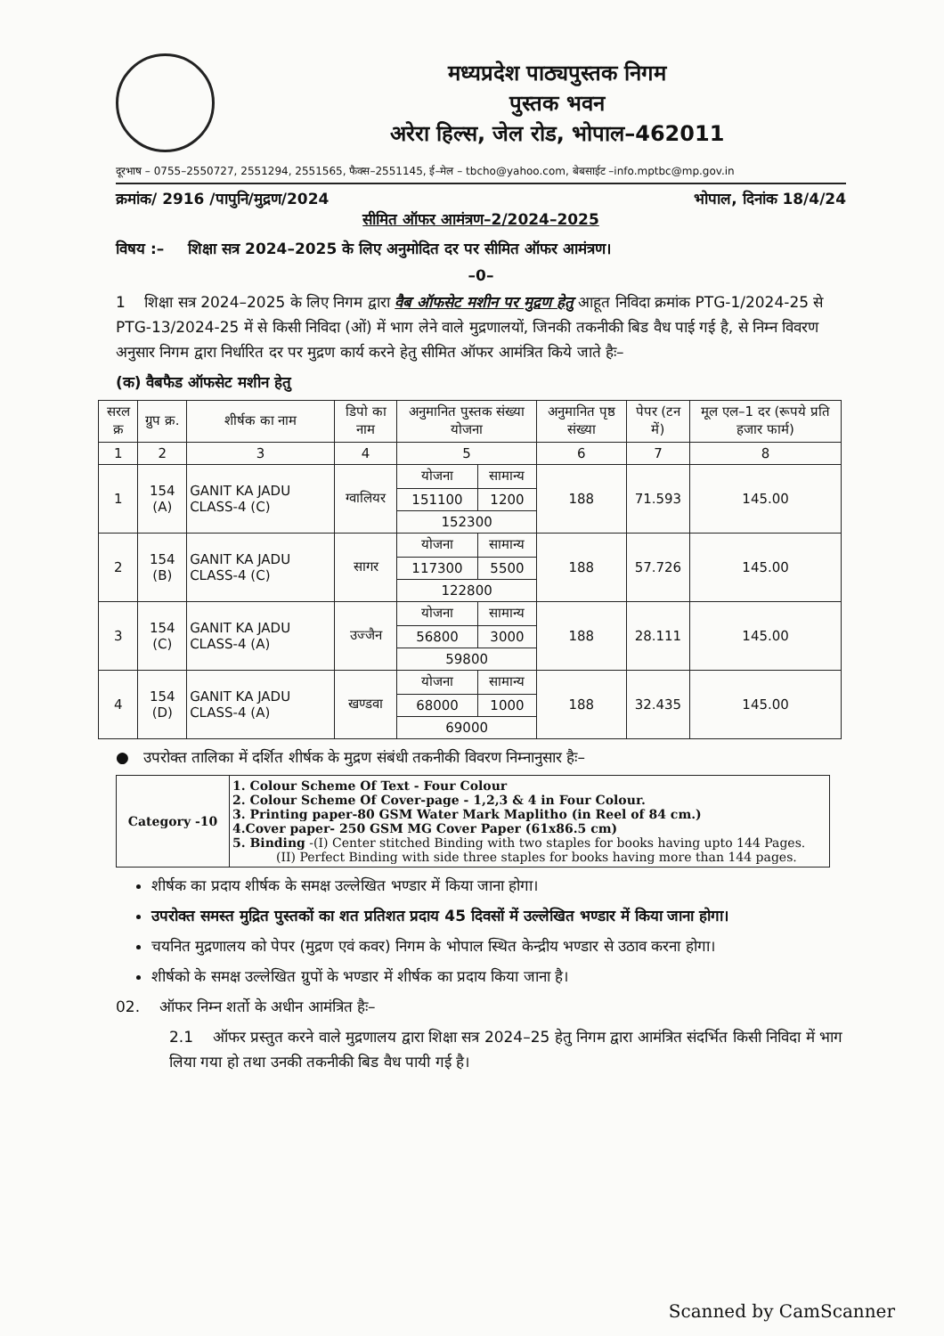मध्यप्रदेश पाठ्यपुस्तक निगम
पुस्तक भवन
अरेरा हिल्स, जेल रोड, भोपाल–462011
दूरभाष – 0755–2550727, 2551294, 2551565, फैक्स–2551145, ई–मेल – tbcho@yahoo.com, बेबसाईट –info.mptbc@mp.gov.in
क्रमांक/ 2916 /पापुनि/मुद्रण/2024 भोपाल, दिनांक 18/4/24
सीमित ऑफर आमंत्रण–2/2024–2025
विषय :– शिक्षा सत्र 2024–2025 के लिए अनुमोदित दर पर सीमित ऑफर आमंत्रण।
–0–
1 शिक्षा सत्र 2024–2025 के लिए निगम द्वारा वैब ऑफसेट मशीन पर मुद्रण हेतु आहूत निविदा क्रमांक PTG-1/2024-25 से PTG-13/2024-25 में से किसी निविदा (ओं) में भाग लेने वाले मुद्रणालयों, जिनकी तकनीकी बिड वैध पाई गई है, से निम्न विवरण अनुसार निगम द्वारा निर्धारित दर पर मुद्रण कार्य करने हेतु सीमित ऑफर आमंत्रित किये जाते हैः–
(क) वैबफैड ऑफसेट मशीन हेतु
| सरल क्र | ग्रुप क्र. | शीर्षक का नाम | डिपो का नाम | अनुमानित पुस्तक संख्या योजना | | अनुमानित पृष्ठ संख्या | पेपर (टन में) | मूल एल–1 दर (रूपये प्रति हजार फार्म) |
| --- | --- | --- | --- | --- | --- | --- | --- | --- |
| 1 | 2 | 3 | 4 | 5 | | 6 | 7 | 8 |
| 1 | 154 (A) | GANIT KA JADU CLASS-4 (C) | ग्वालियर | योजना | सामान्य | 188 | 71.593 | 145.00 |
| | | | | 151100 | 1200 | | | |
| | | | | 152300 | | | | |
| 2 | 154 (B) | GANIT KA JADU CLASS-4 (C) | सागर | योजना | सामान्य | 188 | 57.726 | 145.00 |
| | | | | 117300 | 5500 | | | |
| | | | | 122800 | | | | |
| 3 | 154 (C) | GANIT KA JADU CLASS-4 (A) | उज्जैन | योजना | सामान्य | 188 | 28.111 | 145.00 |
| | | | | 56800 | 3000 | | | |
| | | | | 59800 | | | | |
| 4 | 154 (D) | GANIT KA JADU CLASS-4 (A) | खण्डवा | योजना | सामान्य | 188 | 32.435 | 145.00 |
| | | | | 68000 | 1000 | | | |
| | | | | 69000 | | | | |
● उपरोक्त तालिका में दर्शित शीर्षक के मुद्रण संबंधी तकनीकी विवरण निम्नानुसार हैः–
| Category -10 | 1. Colour Scheme Of Text - Four Colour 2. Colour Scheme Of Cover-page - 1,2,3 & 4 in Four Colour. 3. Printing paper-80 GSM Water Mark Maplitho (in Reel of 84 cm.) 4.Cover paper- 250 GSM MG Cover Paper (61x86.5 cm) 5. Binding -(I) Center stitched Binding with two staples for books having upto 144 Pages. (II) Perfect Binding with side three staples for books having more than 144 pages. |
शीर्षक का प्रदाय शीर्षक के समक्ष उल्लेखित भण्डार में किया जाना होगा।
उपरोक्त समस्त मुद्रित पुस्तकों का शत प्रतिशत प्रदाय 45 दिवसों में उल्लेखित भण्डार में किया जाना होगा।
चयनित मुद्रणालय को पेपर (मुद्रण एवं कवर) निगम के भोपाल स्थित केन्द्रीय भण्डार से उठाव करना होगा।
शीर्षको के समक्ष उल्लेखित ग्रुपों के भण्डार में शीर्षक का प्रदाय किया जाना है।
02. ऑफर निम्न शर्तो के अधीन आमंत्रित हैः–
2.1 ऑफर प्रस्तुत करने वाले मुद्रणालय द्वारा शिक्षा सत्र 2024–25 हेतु निगम द्वारा आमंत्रित संदर्भित किसी निविदा में भाग लिया गया हो तथा उनकी तकनीकी बिड वैध पायी गई है।
Scanned by CamScanner